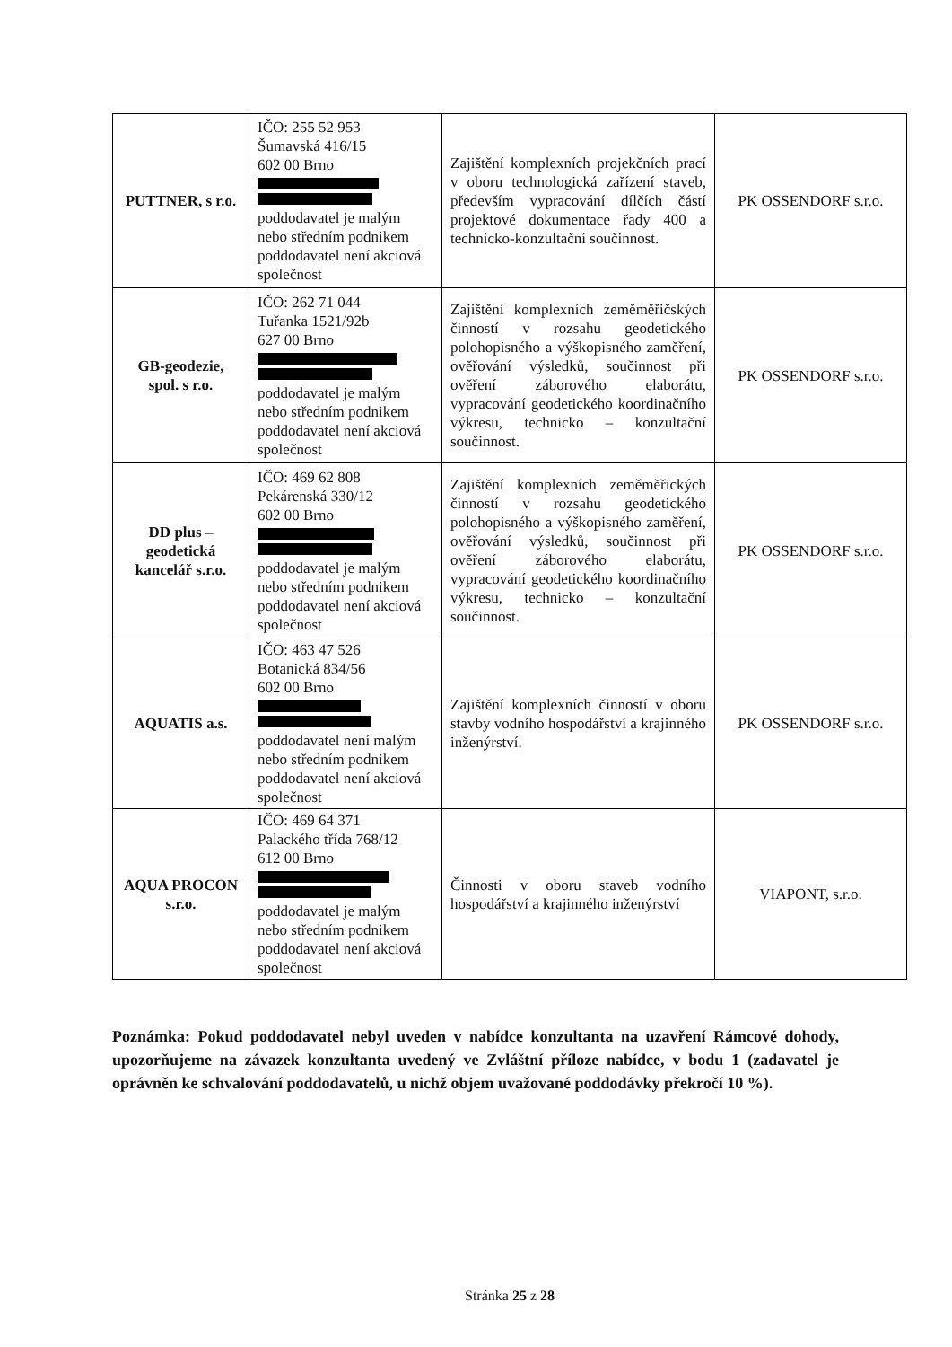| PUTTNER, s r.o. | IČO: 255 52 953 Šumavská 416/15 602 00 Brno poddodavatel je malým nebo středním podnikem poddodavatel není akciová společnost | Zajištění komplexních projekčních prací v oboru technologická zařízení staveb, především vypracování dílčích částí projektové dokumentace řady 400 a technicko-konzultační součinnost. | PK OSSENDORF s.r.o. |
| GB-geodezie, spol. s r.o. | IČO: 262 71 044 Tuřanka 1521/92b 627 00 Brno poddodavatel je malým nebo středním podnikem poddodavatel není akciová společnost | Zajištění komplexních zeměměřičských činností v rozsahu geodetického polohopisného a výškopisného zaměření, ověřování výsledků, součinnost při ověření záborového elaborátu, vypracování geodetického koordinačního výkresu, technicko – konzultační součinnost. | PK OSSENDORF s.r.o. |
| DD plus – geodetická kancelář s.r.o. | IČO: 469 62 808 Pekárenská 330/12 602 00 Brno poddodavatel je malým nebo středním podnikem poddodavatel není akciová společnost | Zajištění komplexních zeměměřických činností v rozsahu geodetického polohopisného a výškopisného zaměření, ověřování výsledků, součinnost při ověření záborového elaborátu, vypracování geodetického koordinačního výkresu, technicko – konzultační součinnost. | PK OSSENDORF s.r.o. |
| AQUATIS a.s. | IČO: 463 47 526 Botanická 834/56 602 00 Brno poddodavatel není malým nebo středním podnikem poddodavatel není akciová společnost | Zajištění komplexních činností v oboru stavby vodního hospodářství a krajinného inženýrství. | PK OSSENDORF s.r.o. |
| AQUA PROCON s.r.o. | IČO: 469 64 371 Palackého třída 768/12 612 00 Brno poddodavatel je malým nebo středním podnikem poddodavatel není akciová společnost | Činnosti v oboru staveb vodního hospodářství a krajinného inženýrství | VIAPONT, s.r.o. |
Poznámka: Pokud poddodavatel nebyl uveden v nabídce konzultanta na uzavření Rámcové dohody, upozorňujeme na závazek konzultanta uvedený ve Zvláštní příloze nabídce, v bodu 1 (zadavatel je oprávněn ke schvalování poddodavatelů, u nichž objem uvažované poddodávky překročí 10 %).
Stránka 25 z 28